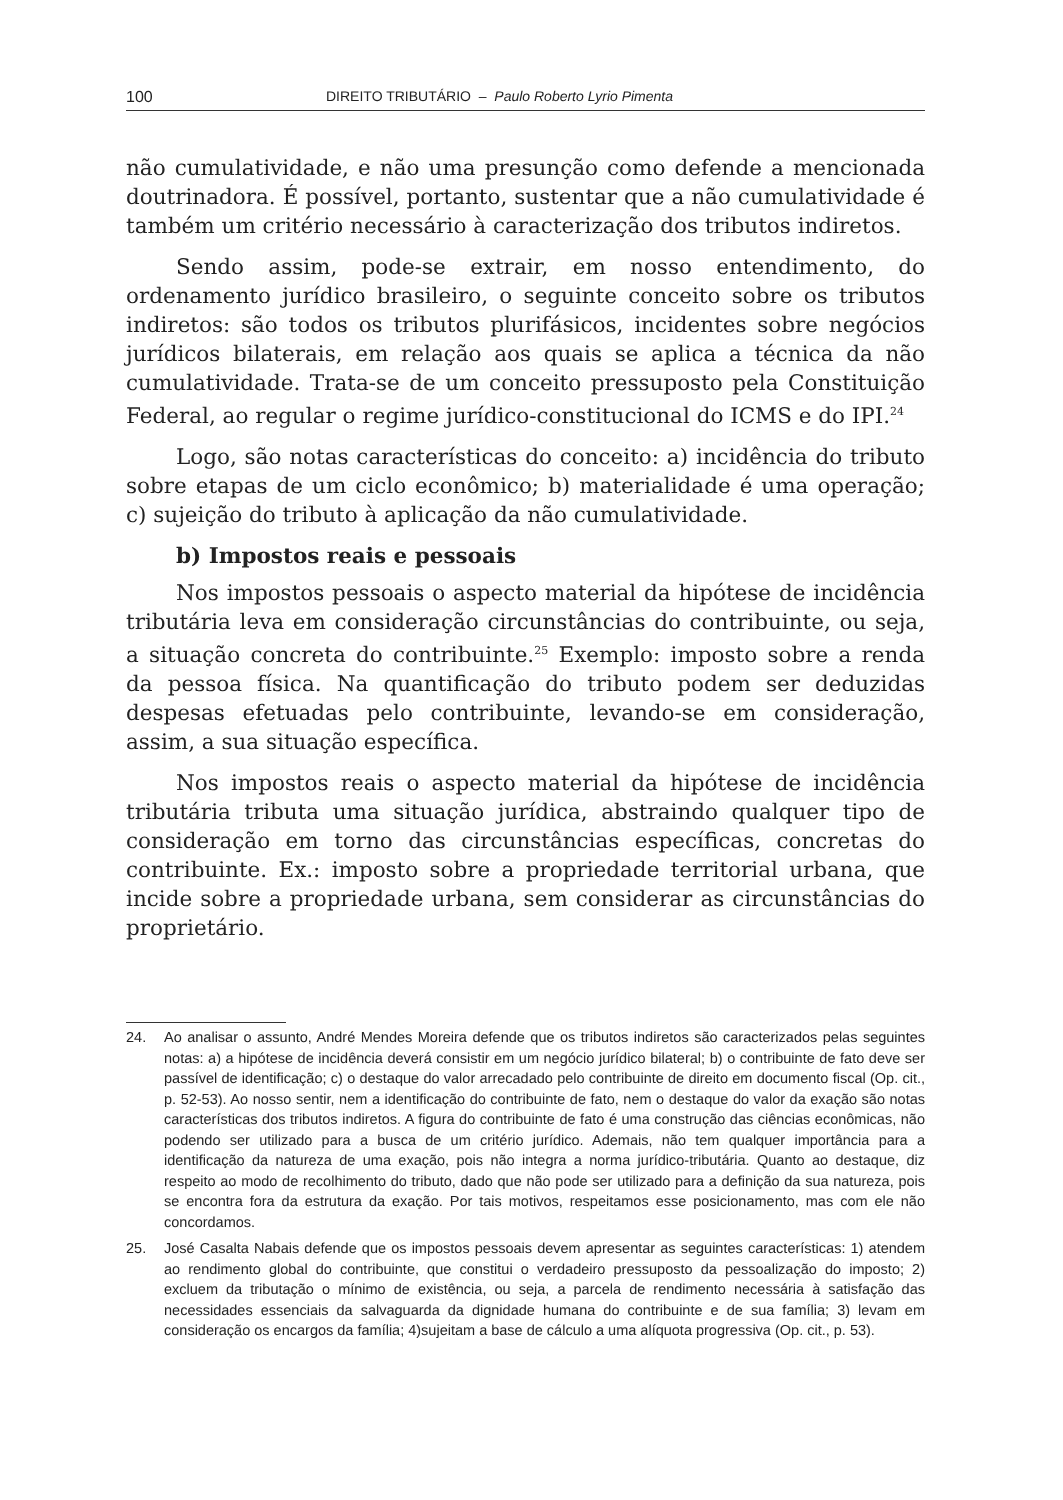100 DIREITO TRIBUTÁRIO – Paulo Roberto Lyrio Pimenta
não cumulatividade, e não uma presunção como defende a mencionada doutrinadora. É possível, portanto, sustentar que a não cumulatividade é também um critério necessário à caracterização dos tributos indiretos.
Sendo assim, pode-se extrair, em nosso entendimento, do ordenamento jurídico brasileiro, o seguinte conceito sobre os tributos indiretos: são todos os tributos plurifásicos, incidentes sobre negócios jurídicos bilaterais, em relação aos quais se aplica a técnica da não cumulatividade. Trata-se de um conceito pressuposto pela Constituição Federal, ao regular o regime jurídico-constitucional do ICMS e do IPI.<sup>24</sup>
Logo, são notas características do conceito: a) incidência do tributo sobre etapas de um ciclo econômico; b) materialidade é uma operação; c) sujeição do tributo à aplicação da não cumulatividade.
b) Impostos reais e pessoais
Nos impostos pessoais o aspecto material da hipótese de incidência tributária leva em consideração circunstâncias do contribuinte, ou seja, a situação concreta do contribuinte.<sup>25</sup> Exemplo: imposto sobre a renda da pessoa física. Na quantificação do tributo podem ser deduzidas despesas efetuadas pelo contribuinte, levando-se em consideração, assim, a sua situação específica.
Nos impostos reais o aspecto material da hipótese de incidência tributária tributa uma situação jurídica, abstraindo qualquer tipo de consideração em torno das circunstâncias específicas, concretas do contribuinte. Ex.: imposto sobre a propriedade territorial urbana, que incide sobre a propriedade urbana, sem considerar as circunstâncias do proprietário.
24. Ao analisar o assunto, André Mendes Moreira defende que os tributos indiretos são caracterizados pelas seguintes notas: a) a hipótese de incidência deverá consistir em um negócio jurídico bilateral; b) o contribuinte de fato deve ser passível de identificação; c) o destaque do valor arrecadado pelo contribuinte de direito em documento fiscal (Op. cit., p. 52-53). Ao nosso sentir, nem a identificação do contribuinte de fato, nem o destaque do valor da exação são notas características dos tributos indiretos. A figura do contribuinte de fato é uma construção das ciências econômicas, não podendo ser utilizado para a busca de um critério jurídico. Ademais, não tem qualquer importância para a identificação da natureza de uma exação, pois não integra a norma jurídico-tributária. Quanto ao destaque, diz respeito ao modo de recolhimento do tributo, dado que não pode ser utilizado para a definição da sua natureza, pois se encontra fora da estrutura da exação. Por tais motivos, respeitamos esse posicionamento, mas com ele não concordamos.
25. José Casalta Nabais defende que os impostos pessoais devem apresentar as seguintes características: 1) atendem ao rendimento global do contribuinte, que constitui o verdadeiro pressuposto da pessoalização do imposto; 2) excluem da tributação o mínimo de existência, ou seja, a parcela de rendimento necessária à satisfação das necessidades essenciais da salvaguarda da dignidade humana do contribuinte e de sua família; 3) levam em consideração os encargos da família; 4)sujeitam a base de cálculo a uma alíquota progressiva (Op. cit., p. 53).